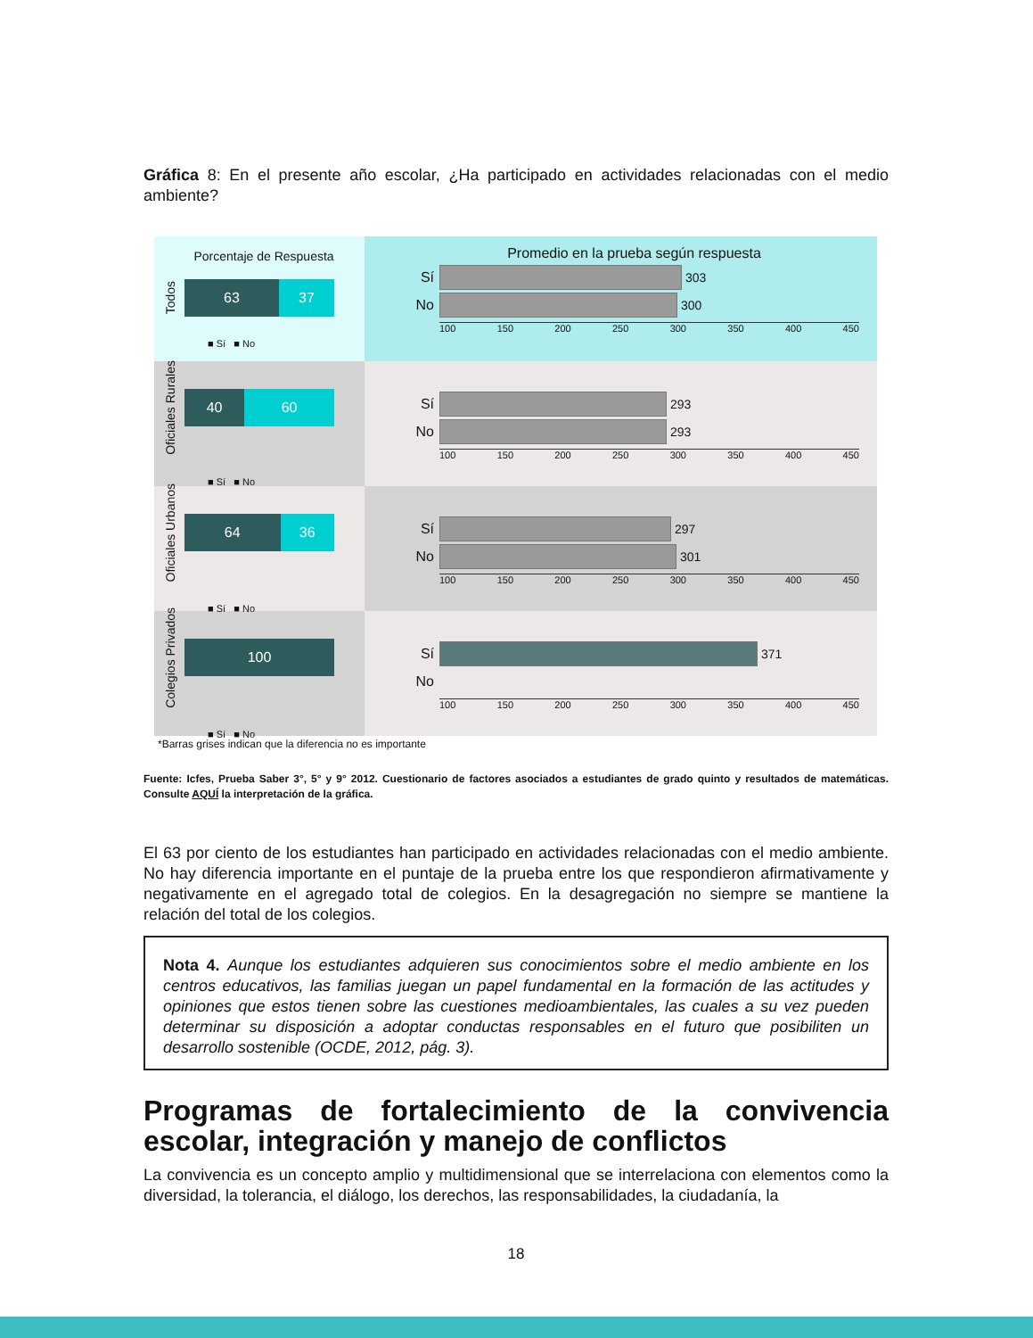Gráfica 8: En el presente año escolar, ¿Ha participado en actividades relacionadas con el medio ambiente?
Porcentaje de Respuesta
Todos
63 37
■ Sí ■ No
Promedio en la prueba según respuesta
Sí 303
No 300
100 150 200 250 300 350 400 450
Oficiales Rurales
40 60
■ Sí ■ No
Sí 293
No 293
100 150 200 250 300 350 400 450
Oficiales Urbanos
64 36
■ Sí ■ No
Sí 297
No 301
100 150 200 250 300 350 400 450
Colegios Privados
100
■ Sí ■ No
Sí 371
No
100 150 200 250 300 350 400 450
*Barras grises indican que la diferencia no es importante
Fuente: Icfes, Prueba Saber 3°, 5° y 9° 2012. Cuestionario de factores asociados a estudiantes de grado quinto y resultados de matemáticas. Consulte AQUÍ la interpretación de la gráfica.
El 63 por ciento de los estudiantes han participado en actividades relacionadas con el medio ambiente. No hay diferencia importante en el puntaje de la prueba entre los que respondieron afirmativamente y negativamente en el agregado total de colegios. En la desagregación no siempre se mantiene la relación del total de los colegios.
Nota 4. Aunque los estudiantes adquieren sus conocimientos sobre el medio ambiente en los centros educativos, las familias juegan un papel fundamental en la formación de las actitudes y opiniones que estos tienen sobre las cuestiones medioambientales, las cuales a su vez pueden determinar su disposición a adoptar conductas responsables en el futuro que posibiliten un desarrollo sostenible (OCDE, 2012, pág. 3).
Programas de fortalecimiento de la convivencia escolar, integración y manejo de conflictos
La convivencia es un concepto amplio y multidimensional que se interrelaciona con elementos como la diversidad, la tolerancia, el diálogo, los derechos, las responsabilidades, la ciudadanía, la
18